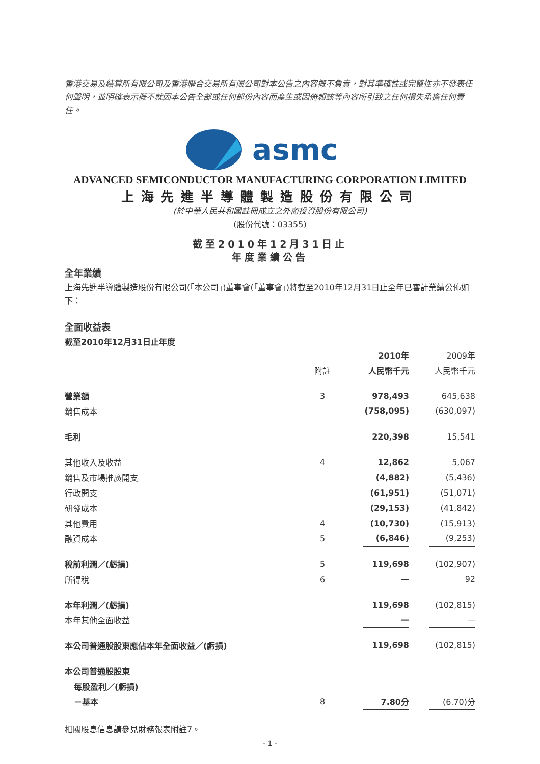香港交易及結算所有限公司及香港聯合交易所有限公司對本公告之內容概不負責，對其準確性或完整性亦不發表任何聲明，並明確表示概不就因本公告全部或任何部份內容而產生或因倚賴該等內容所引致之任何損失承擔任何責任。
asmc
ADVANCED SEMICONDUCTOR MANUFACTURING CORPORATION LIMITED
上海先進半導體製造股份有限公司
(於中華人民共和國註冊成立之外商投資股份有限公司)
(股份代號：03355)
截至2010年12月31日止
年度業績公告
全年業績
上海先進半導體製造股份有限公司(「本公司」)董事會(「董事會」)將截至2010年12月31日止全年已審計業績公佈如下：
全面收益表
截至2010年12月31日止年度
| | | | 2010年 | | 2009年 |
| | 附註 | | 人民幣千元 | | 人民幣千元 |
| 營業額 | 3 | | 978,493 | | 645,638 |
| 銷售成本 | | | (758,095) | | (630,097) |
| 毛利 | | | 220,398 | | 15,541 |
| 其他收入及收益 | 4 | | 12,862 | | 5,067 |
| 銷售及市場推廣開支 | | | (4,882) | | (5,436) |
| 行政開支 | | | (61,951) | | (51,071) |
| 研發成本 | | | (29,153) | | (41,842) |
| 其他費用 | 4 | | (10,730) | | (15,913) |
| 融資成本 | 5 | | (6,846) | | (9,253) |
| 稅前利潤／(虧損) | 5 | | 119,698 | | (102,907) |
| 所得稅 | 6 | | — | | 92 |
| 本年利潤／(虧損) | | | 119,698 | | (102,815) |
| 本年其他全面收益 | | | — | | — |
| 本公司普通股股東應佔本年全面收益／(虧損) | | | 119,698 | | (102,815) |
| 本公司普通股股東 | | | | | |
| 每股盈利／(虧損) | | | | | |
| －基本 | 8 | | 7.80分 | | (6.70)分 |
相關股息信息請參見財務報表附註7。
- 1 -